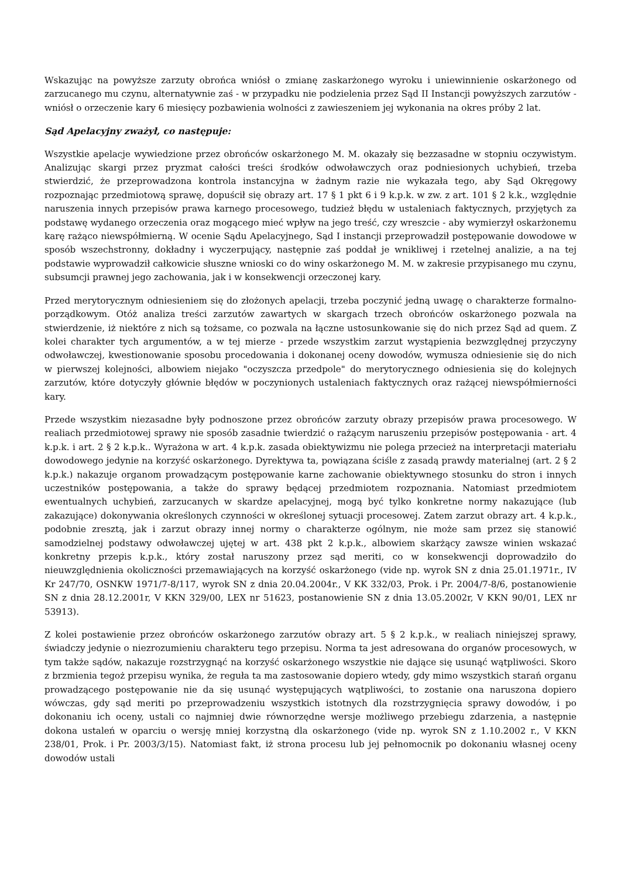Wskazując na powyższe zarzuty obrońca wniósł o zmianę zaskarżonego wyroku i uniewinnienie oskarżonego od zarzucanego mu czynu, alternatywnie zaś - w przypadku nie podzielenia przez Sąd II Instancji powyższych zarzutów - wniósł o orzeczenie kary 6 miesięcy pozbawienia wolności z zawieszeniem jej wykonania na okres próby 2 lat.
Sąd Apelacyjny zważył, co następuje:
Wszystkie apelacje wywiedzione przez obrońców oskarżonego M. M. okazały się bezzasadne w stopniu oczywistym. Analizując skargi przez pryzmat całości treści środków odwoławczych oraz podniesionych uchybień, trzeba stwierdzić, że przeprowadzona kontrola instancyjna w żadnym razie nie wykazała tego, aby Sąd Okręgowy rozpoznając przedmiotową sprawę, dopuścił się obrazy art. 17 § 1 pkt 6 i 9 k.p.k. w zw. z art. 101 § 2 k.k., względnie naruszenia innych przepisów prawa karnego procesowego, tudzież błędu w ustaleniach faktycznych, przyjętych za podstawę wydanego orzeczenia oraz mogącego mieć wpływ na jego treść, czy wreszcie - aby wymierzył oskarżonemu karę rażąco niewspółmierną. W ocenie Sądu Apelacyjnego, Sąd I instancji przeprowadził postępowanie dowodowe w sposób wszechstronny, dokładny i wyczerpujący, następnie zaś poddał je wnikliwej i rzetelnej analizie, a na tej podstawie wyprowadził całkowicie słuszne wnioski co do winy oskarżonego M. M. w zakresie przypisanego mu czynu, subsumcji prawnej jego zachowania, jak i w konsekwencji orzeczonej kary.
Przed merytorycznym odniesieniem się do złożonych apelacji, trzeba poczynić jedną uwagę o charakterze formalno-porządkowym. Otóż analiza treści zarzutów zawartych w skargach trzech obrońców oskarżonego pozwala na stwierdzenie, iż niektóre z nich są tożsame, co pozwala na łączne ustosunkowanie się do nich przez Sąd ad quem. Z kolei charakter tych argumentów, a w tej mierze - przede wszystkim zarzut wystąpienia bezwzględnej przyczyny odwoławczej, kwestionowanie sposobu procedowania i dokonanej oceny dowodów, wymusza odniesienie się do nich w pierwszej kolejności, albowiem niejako "oczyszcza przedpole" do merytorycznego odniesienia się do kolejnych zarzutów, które dotyczyły głównie błędów w poczynionych ustaleniach faktycznych oraz rażącej niewspółmierności kary.
Przede wszystkim niezasadne były podnoszone przez obrońców zarzuty obrazy przepisów prawa procesowego. W realiach przedmiotowej sprawy nie sposób zasadnie twierdzić o rażącym naruszeniu przepisów postępowania - art. 4 k.p.k. i art. 2 § 2 k.p.k.. Wyrażona w art. 4 k.p.k. zasada obiektywizmu nie polega przecież na interpretacji materiału dowodowego jedynie na korzyść oskarżonego. Dyrektywa ta, powiązana ściśle z zasadą prawdy materialnej (art. 2 § 2 k.p.k.) nakazuje organom prowadzącym postępowanie karne zachowanie obiektywnego stosunku do stron i innych uczestników postępowania, a także do sprawy będącej przedmiotem rozpoznania. Natomiast przedmiotem ewentualnych uchybień, zarzucanych w skardze apelacyjnej, mogą być tylko konkretne normy nakazujące (lub zakazujące) dokonywania określonych czynności w określonej sytuacji procesowej. Zatem zarzut obrazy art. 4 k.p.k., podobnie zresztą, jak i zarzut obrazy innej normy o charakterze ogólnym, nie może sam przez się stanowić samodzielnej podstawy odwoławczej ujętej w art. 438 pkt 2 k.p.k., albowiem skarżący zawsze winien wskazać konkretny przepis k.p.k., który został naruszony przez sąd meriti, co w konsekwencji doprowadziło do nieuwzględnienia okoliczności przemawiających na korzyść oskarżonego (vide np. wyrok SN z dnia 25.01.1971r., IV Kr 247/70, OSNKW 1971/7-8/117, wyrok SN z dnia 20.04.2004r., V KK 332/03, Prok. i Pr. 2004/7-8/6, postanowienie SN z dnia 28.12.2001r, V KKN 329/00, LEX nr 51623, postanowienie SN z dnia 13.05.2002r, V KKN 90/01, LEX nr 53913).
Z kolei postawienie przez obrońców oskarżonego zarzutów obrazy art. 5 § 2 k.p.k., w realiach niniejszej sprawy, świadczy jedynie o niezrozumieniu charakteru tego przepisu. Norma ta jest adresowana do organów procesowych, w tym także sądów, nakazuje rozstrzygnąć na korzyść oskarżonego wszystkie nie dające się usunąć wątpliwości. Skoro z brzmienia tegoż przepisu wynika, że reguła ta ma zastosowanie dopiero wtedy, gdy mimo wszystkich starań organu prowadzącego postępowanie nie da się usunąć występujących wątpliwości, to zostanie ona naruszona dopiero wówczas, gdy sąd meriti po przeprowadzeniu wszystkich istotnych dla rozstrzygnięcia sprawy dowodów, i po dokonaniu ich oceny, ustali co najmniej dwie równorzędne wersje możliwego przebiegu zdarzenia, a następnie dokona ustaleń w oparciu o wersję mniej korzystną dla oskarżonego (vide np. wyrok SN z 1.10.2002 r., V KKN 238/01, Prok. i Pr. 2003/3/15). Natomiast fakt, iż strona procesu lub jej pełnomocnik po dokonaniu własnej oceny dowodów ustali